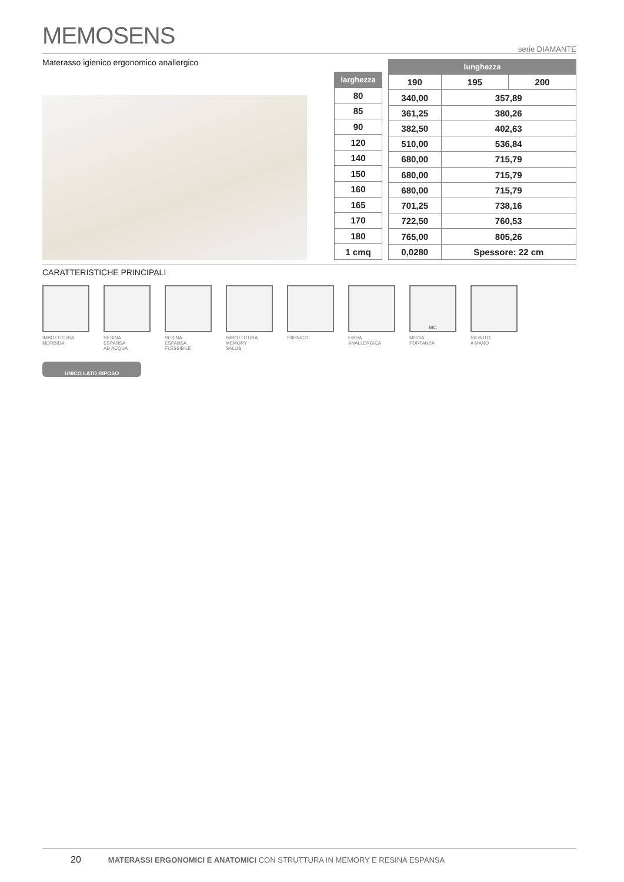MEMOSENS
serie DIAMANTE
Materasso igienico ergonomico anallergico
| larghezza |
| --- |
| 80 |
| 85 |
| 90 |
| 120 |
| 140 |
| 150 |
| 160 |
| 165 |
| 170 |
| 180 |
| 1 cmq |
| lunghezza | | |
| --- | --- | --- |
| 190 | 195 | 200 |
| 340,00 | 357,89 | |
| 361,25 | 380,26 | |
| 382,50 | 402,63 | |
| 510,00 | 536,84 | |
| 680,00 | 715,79 | |
| 680,00 | 715,79 | |
| 680,00 | 715,79 | |
| 701,25 | 738,16 | |
| 722,50 | 760,53 | |
| 765,00 | 805,26 | |
| 0,0280 | Spessore: 22 cm | |
CARATTERISTICHE PRINCIPALI
IMBOTTITURA
MORBIDA
RESINA
ESPANSA
AD ACQUA
RESINA
ESPANSA
FLESSIBILE
IMBOTTITURA
MEMORY
SALUS
IGIENICO FIBRA
ANALLERGICA
MC
MEDIA
PORTANZA
RIFINITO
A MANO
UNICO LATO RIPOSO
20 MATERASSI ERGONOMICI E ANATOMICI CON STRUTTURA IN MEMORY E RESINA ESPANSA